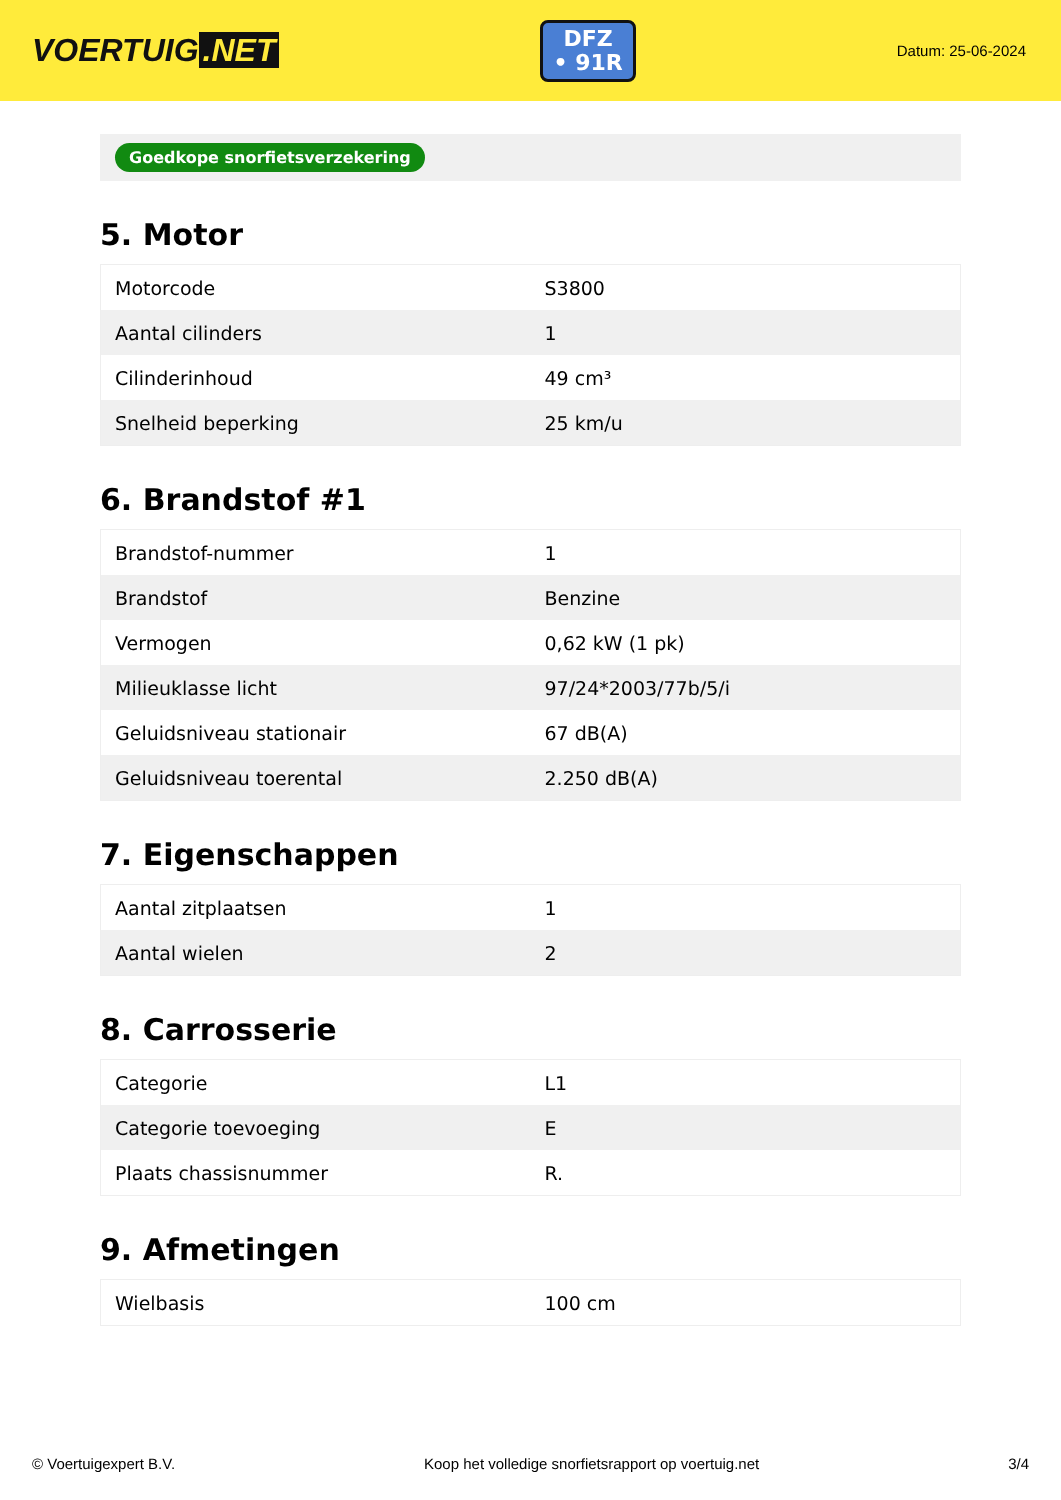VOERTUIG.NET
DFZ
• 91R
Datum: 25-06-2024
Goedkope snorfietsverzekering
5. Motor
| Motorcode | S3800 |
| Aantal cilinders | 1 |
| Cilinderinhoud | 49 cm³ |
| Snelheid beperking | 25 km/u |
6. Brandstof #1
| Brandstof-nummer | 1 |
| Brandstof | Benzine |
| Vermogen | 0,62 kW (1 pk) |
| Milieuklasse licht | 97/24*2003/77b/5/i |
| Geluidsniveau stationair | 67 dB(A) |
| Geluidsniveau toerental | 2.250 dB(A) |
7. Eigenschappen
| Aantal zitplaatsen | 1 |
| Aantal wielen | 2 |
8. Carrosserie
| Categorie | L1 |
| Categorie toevoeging | E |
| Plaats chassisnummer | R. |
9. Afmetingen
| Wielbasis | 100 cm |
© Voertuigexpert B.V. Koop het volledige snorfietsrapport op voertuig.net 3/4